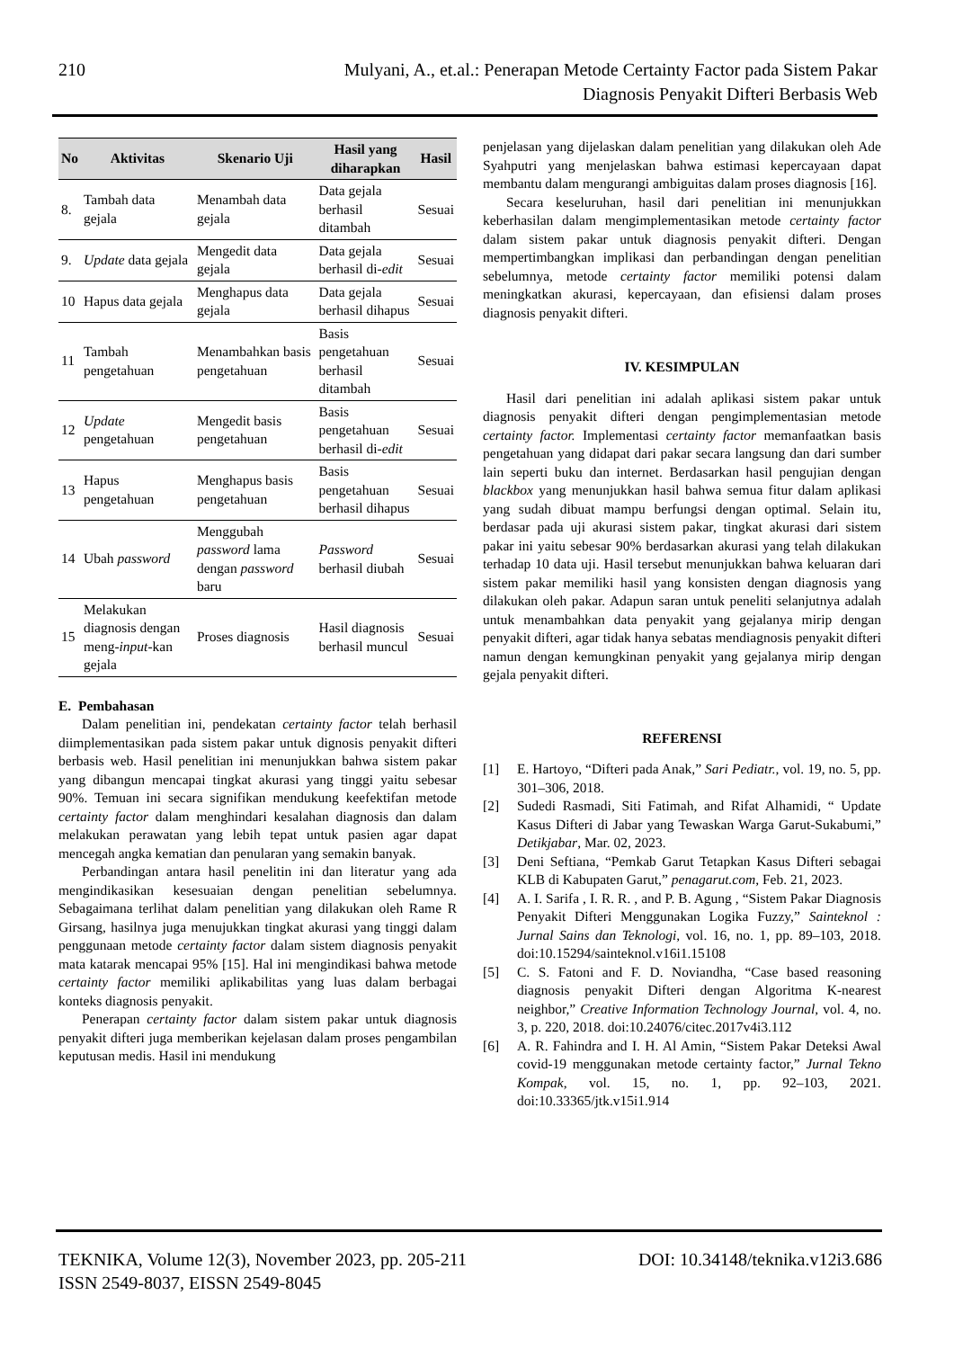210 Mulyani, A., et.al.: Penerapan Metode Certainty Factor pada Sistem Pakar
Diagnosis Penyakit Difteri Berbasis Web
| No | Aktivitas | Skenario Uji | Hasil yang diharapkan | Hasil |
| --- | --- | --- | --- | --- |
| 8. | Tambah data gejala | Menambah data gejala | Data gejala berhasil ditambah | Sesuai |
| 9. | Update data gejala | Mengedit data gejala | Data gejala berhasil di- edit | Sesuai |
| 10 | Hapus data gejala | Menghapus data gejala | Data gejala berhasil dihapus | Sesuai |
| 11 | Tambah pengetahuan | Menambahkan basis pengetahuan | Basis pengetahuan berhasil ditambah | Sesuai |
| 12 | Update pengetahuan | Mengedit basis pengetahuan | Basis pengetahuan berhasil di- edit | Sesuai |
| 13 | Hapus pengetahuan | Menghapus basis pengetahuan | Basis pengetahuan berhasil dihapus | Sesuai |
| 14 | Ubah password | Menggubah password lama dengan password baru | Password berhasil diubah | Sesuai |
| 15 | Melakukan diagnosis dengan meng- input -kan gejala | Proses diagnosis | Hasil diagnosis berhasil muncul | Sesuai |
E. Pembahasan
Dalam penelitian ini, pendekatan certainty factor telah berhasil diimplementasikan pada sistem pakar untuk dignosis penyakit difteri berbasis web. Hasil penelitian ini menunjukkan bahwa sistem pakar yang dibangun mencapai tingkat akurasi yang tinggi yaitu sebesar 90%. Temuan ini secara signifikan mendukung keefektifan metode certainty factor dalam menghindari kesalahan diagnosis dan dalam melakukan perawatan yang lebih tepat untuk pasien agar dapat mencegah angka kematian dan penularan yang semakin banyak.
Perbandingan antara hasil penelitin ini dan literatur yang ada mengindikasikan kesesuaian dengan penelitian sebelumnya. Sebagaimana terlihat dalam penelitian yang dilakukan oleh Rame R Girsang, hasilnya juga menujukkan tingkat akurasi yang tinggi dalam penggunaan metode certainty factor dalam sistem diagnosis penyakit mata katarak mencapai 95% [15]. Hal ini mengindikasi bahwa metode certainty factor memiliki aplikabilitas yang luas dalam berbagai konteks diagnosis penyakit.
Penerapan certainty factor dalam sistem pakar untuk diagnosis penyakit difteri juga memberikan kejelasan dalam proses pengambilan keputusan medis. Hasil ini mendukung
penjelasan yang dijelaskan dalam penelitian yang dilakukan oleh Ade Syahputri yang menjelaskan bahwa estimasi kepercayaan dapat membantu dalam mengurangi ambiguitas dalam proses diagnosis [16].
Secara keseluruhan, hasil dari penelitian ini menunjukkan keberhasilan dalam mengimplementasikan metode certainty factor dalam sistem pakar untuk diagnosis penyakit difteri. Dengan mempertimbangkan implikasi dan perbandingan dengan penelitian sebelumnya, metode certainty factor memiliki potensi dalam meningkatkan akurasi, kepercayaan, dan efisiensi dalam proses diagnosis penyakit difteri.
IV. KESIMPULAN
Hasil dari penelitian ini adalah aplikasi sistem pakar untuk diagnosis penyakit difteri dengan pengimplementasian metode certainty factor. Implementasi certainty factor memanfaatkan basis pengetahuan yang didapat dari pakar secara langsung dan dari sumber lain seperti buku dan internet. Berdasarkan hasil pengujian dengan blackbox yang menunjukkan hasil bahwa semua fitur dalam aplikasi yang sudah dibuat mampu berfungsi dengan optimal. Selain itu, berdasar pada uji akurasi sistem pakar, tingkat akurasi dari sistem pakar ini yaitu sebesar 90% berdasarkan akurasi yang telah dilakukan terhadap 10 data uji. Hasil tersebut menunjukkan bahwa keluaran dari sistem pakar memiliki hasil yang konsisten dengan diagnosis yang dilakukan oleh pakar. Adapun saran untuk peneliti selanjutnya adalah untuk menambahkan data penyakit yang gejalanya mirip dengan penyakit difteri, agar tidak hanya sebatas mendiagnosis penyakit difteri namun dengan kemungkinan penyakit yang gejalanya mirip dengan gejala penyakit difteri.
REFERENSI
[1] E. Hartoyo, “Difteri pada Anak,” Sari Pediatr., vol. 19, no. 5, pp. 301–306, 2018.
[2] Sudedi Rasmadi, Siti Fatimah, and Rifat Alhamidi, “ Update Kasus Difteri di Jabar yang Tewaskan Warga Garut-Sukabumi,” Detikjabar, Mar. 02, 2023.
[3] Deni Seftiana, “Pemkab Garut Tetapkan Kasus Difteri sebagai KLB di Kabupaten Garut,” penagarut.com, Feb. 21, 2023.
[4] A. I. Sarifa , I. R. R. , and P. B. Agung , “Sistem Pakar Diagnosis Penyakit Difteri Menggunakan Logika Fuzzy,” Sainteknol : Jurnal Sains dan Teknologi, vol. 16, no. 1, pp. 89–103, 2018. doi:10.15294/sainteknol.v16i1.15108
[5] C. S. Fatoni and F. D. Noviandha, “Case based reasoning diagnosis penyakit Difteri dengan Algoritma K-nearest neighbor,” Creative Information Technology Journal, vol. 4, no. 3, p. 220, 2018. doi:10.24076/citec.2017v4i3.112
[6] A. R. Fahindra and I. H. Al Amin, “Sistem Pakar Deteksi Awal covid-19 menggunakan metode certainty factor,” Jurnal Tekno Kompak, vol. 15, no. 1, pp. 92–103, 2021. doi:10.33365/jtk.v15i1.914
TEKNIKA, Volume 12(3), November 2023, pp. 205-211
ISSN 2549-8037, EISSN 2549-8045
DOI: 10.34148/teknika.v12i3.686